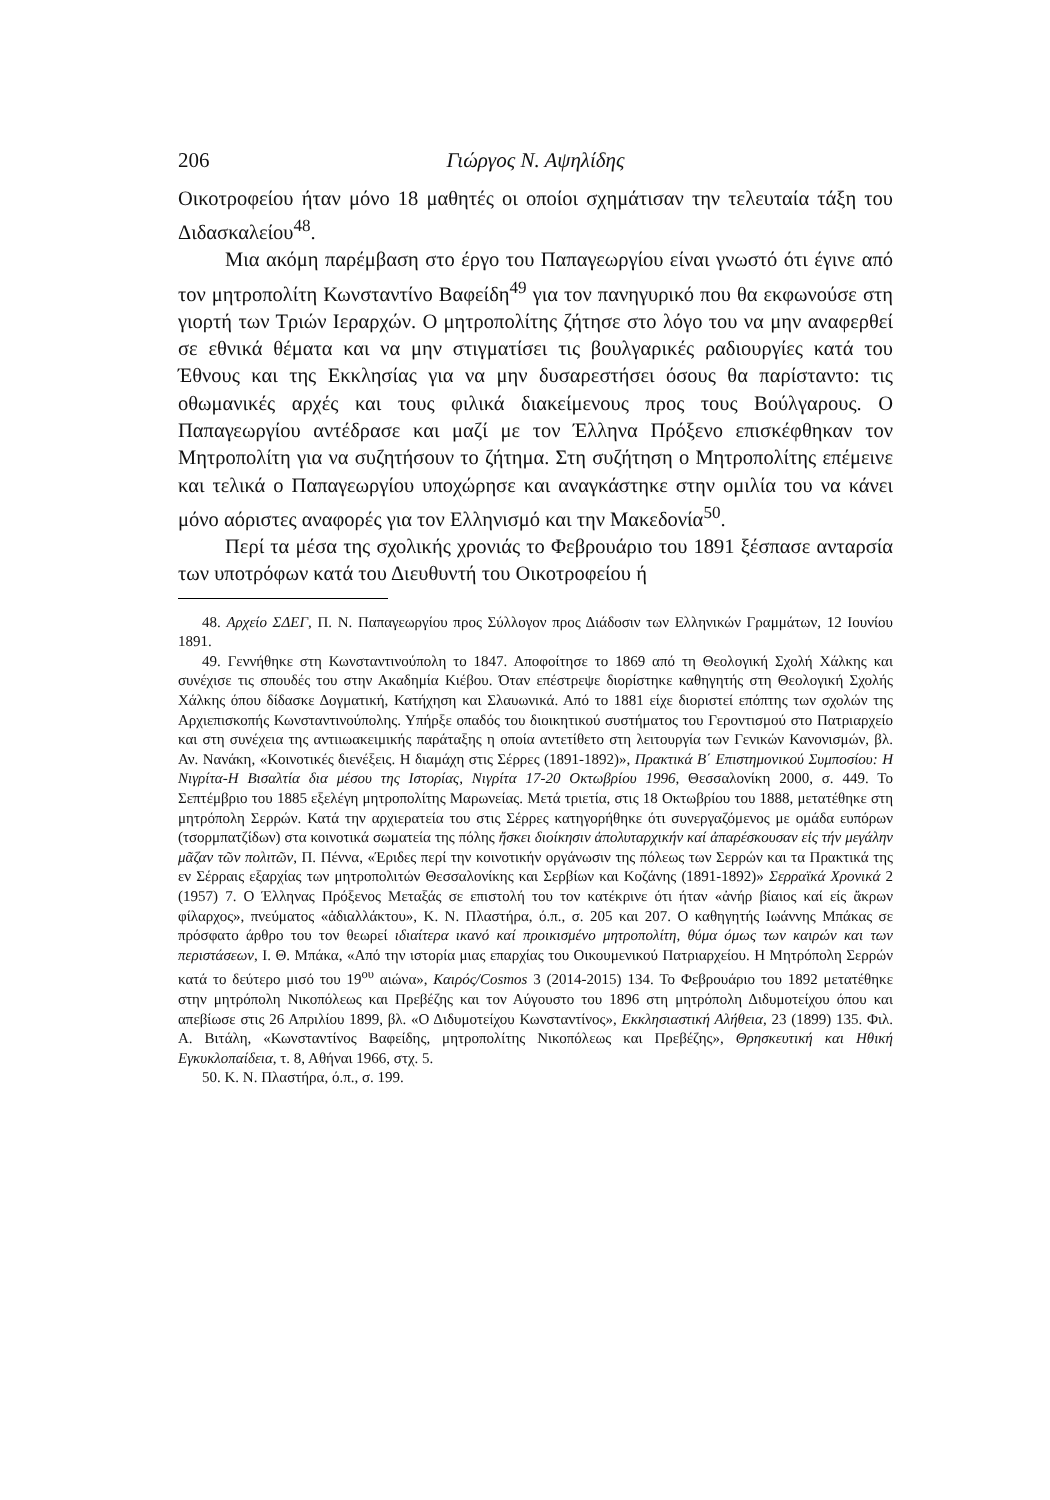206 Γιώργος Ν. Αψηλίδης
Οικοτροφείου ήταν μόνο 18 μαθητές οι οποίοι σχημάτισαν την τελευταία τάξη του Διδασκαλείου<sup>48</sup>.
Μια ακόμη παρέμβαση στο έργο του Παπαγεωργίου είναι γνωστό ότι έγινε από τον μητροπολίτη Κωνσταντίνο Βαφείδη<sup>49</sup> για τον πανηγυρικό που θα εκφωνούσε στη γιορτή των Τριών Ιεραρχών. Ο μητροπολίτης ζήτησε στο λόγο του να μην αναφερθεί σε εθνικά θέματα και να μην στιγματίσει τις βουλγαρικές ραδιουργίες κατά του Έθνους και της Εκκλησίας για να μην δυσαρεστήσει όσους θα παρίσταντο: τις οθωμανικές αρχές και τους φιλικά διακείμενους προς τους Βούλγαρους. Ο Παπαγεωργίου αντέδρασε και μαζί με τον Έλληνα Πρόξενο επισκέφθηκαν τον Μητροπολίτη για να συζητήσουν το ζήτημα. Στη συζήτηση ο Μητροπολίτης επέμεινε και τελικά ο Παπαγεωργίου υποχώρησε και αναγκάστηκε στην ομιλία του να κάνει μόνο αόριστες αναφορές για τον Ελληνισμό και την Μακεδονία<sup>50</sup>.
Περί τα μέσα της σχολικής χρονιάς το Φεβρουάριο του 1891 ξέσπασε ανταρσία των υποτρόφων κατά του Διευθυντή του Οικοτροφείου ή
48. Αρχείο ΣΔΕΓ, Π. Ν. Παπαγεωργίου προς Σύλλογον προς Διάδοσιν των Ελληνικών Γραμμάτων, 12 Ιουνίου 1891.
49. Γεννήθηκε στη Κωνσταντινούπολη το 1847. Αποφοίτησε το 1869 από τη Θεολογική Σχολή Χάλκης και συνέχισε τις σπουδές του στην Ακαδημία Κιέβου. Όταν επέστρεψε διορίστηκε καθηγητής στη Θεολογική Σχολής Χάλκης όπου δίδασκε Δογματική, Κατήχηση και Σλαυωνικά. Από το 1881 είχε διοριστεί επόπτης των σχολών της Αρχιεπισκοπής Κωνσταντινούπολης. Υπήρξε οπαδός του διοικητικού συστήματος του Γεροντισμού στο Πατριαρχείο και στη συνέχεια της αντιιωακειμικής παράταξης η οποία αντετίθετο στη λειτουργία των Γενικών Κανονισμών, βλ. Αν. Νανάκη, «Κοινοτικές διενέξεις. Η διαμάχη στις Σέρρες (1891-1892)», Πρακτικά Β΄ Επιστημονικού Συμποσίου: Η Νιγρίτα-Η Βισαλτία δια μέσου της Ιστορίας, Νιγρίτα 17-20 Οκτωβρίου 1996, Θεσσαλονίκη 2000, σ. 449. Το Σεπτέμβριο του 1885 εξελέγη μητροπολίτης Μαρωνείας. Μετά τριετία, στις 18 Οκτωβρίου του 1888, μετατέθηκε στη μητρόπολη Σερρών. Κατά την αρχιερατεία του στις Σέρρες κατηγορήθηκε ότι συνεργαζόμενος με ομάδα ευπόρων (τσορμπατζίδων) στα κοινοτικά σωματεία της πόλης ἤσκει διοίκησιν ἀπολυταρχικήν καί ἀπαρέσκουσαν εἰς τήν μεγάλην μᾶζαν τῶν πολιτῶν, Π. Πέννα, «Έριδες περί την κοινοτικήν οργάνωσιν της πόλεως των Σερρών και τα Πρακτικά της εν Σέρραις εξαρχίας των μητροπολιτών Θεσσαλονίκης και Σερβίων και Κοζάνης (1891-1892)» Σερραϊκά Χρονικά 2 (1957) 7. Ο Έλληνας Πρόξενος Μεταξάς σε επιστολή του τον κατέκρινε ότι ήταν «ἀνήρ βίαιος καί είς ἄκρων φίλαρχος», πνεύματος «ἀδιαλλάκτου», Κ. Ν. Πλαστήρα, ό.π., σ. 205 και 207. Ο καθηγητής Ιωάννης Μπάκας σε πρόσφατο άρθρο του τον θεωρεί ιδιαίτερα ικανό καί προικισμένο μητροπολίτη, θύμα όμως των καιρών και των περιστάσεων, Ι. Θ. Μπάκα, «Από την ιστορία μιας επαρχίας του Οικουμενικού Πατριαρχείου. Η Μητρόπολη Σερρών κατά το δεύτερο μισό του 19<sup>ου</sup> αιώνα», Καιρός/Cosmos 3 (2014-2015) 134. Το Φεβρουάριο του 1892 μετατέθηκε στην μητρόπολη Νικοπόλεως και Πρεβέζης και τον Αύγουστο του 1896 στη μητρόπολη Διδυμοτείχου όπου και απεβίωσε στις 26 Απριλίου 1899, βλ. «Ο Διδυμοτείχου Κωνσταντίνος», Εκκλησιαστική Αλήθεια, 23 (1899) 135. Φιλ. Α. Βιτάλη, «Κωνσταντίνος Βαφείδης, μητροπολίτης Νικοπόλεως και Πρεβέζης», Θρησκευτική και Ηθική Εγκυκλοπαίδεια, τ. 8, Αθήναι 1966, στχ. 5.
50. Κ. Ν. Πλαστήρα, ό.π., σ. 199.